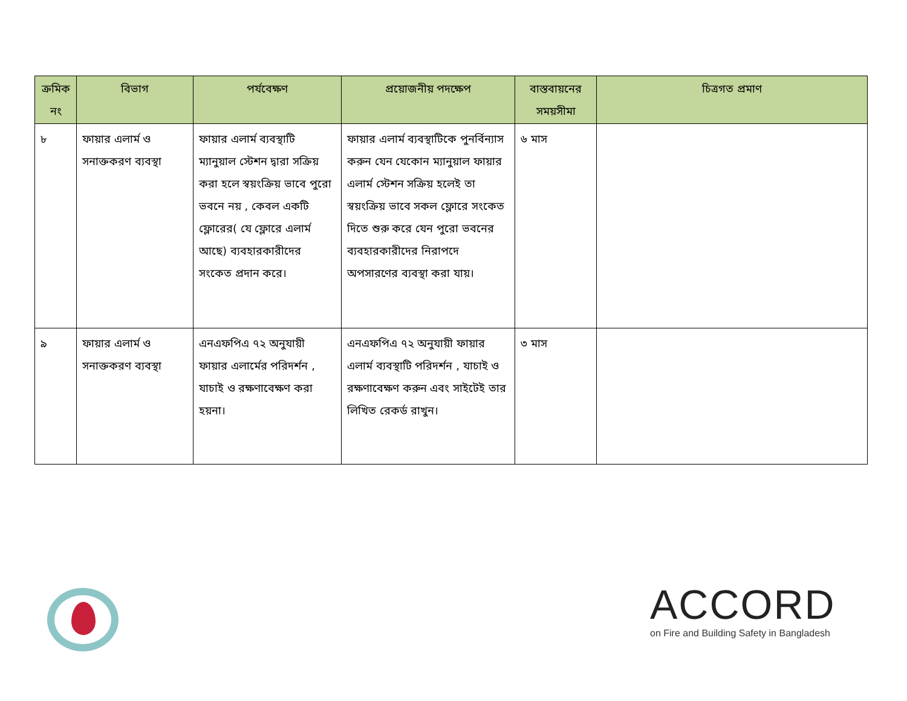| ক্রমিক নং | বিভাগ | পর্যবেক্ষণ | প্রয়োজনীয় পদক্ষেপ | বাস্তবায়নের সময়সীমা | চিত্রগত প্রমাণ |
| --- | --- | --- | --- | --- | --- |
| ৮ | ফায়ার এলার্ম ও সনাক্তকরণ ব্যবস্থা | ফায়ার এলার্ম ব্যবস্থাটি ম্যানুয়াল স্টেশন দ্বারা সক্রিয় করা হলে স্বয়ংক্রিয় ভাবে পুরো ভবনে নয় , কেবল একটি ফ্লোরের( যে ফ্লোরে এলার্ম আছে) ব্যবহারকারীদের সংকেত প্রদান করে। | ফায়ার এলার্ম ব্যবস্থাটিকে পুনর্বিন্যাস করুন যেন যেকোন ম্যানুয়াল ফায়ার এলার্ম স্টেশন সক্রিয় হলেই তা স্বয়ংক্রিয় ভাবে সকল ফ্লোরে সংকেত দিতে শুরু করে যেন পুরো ভবনের ব্যবহারকারীদের নিরাপদে অপসারণের ব্যবস্থা করা যায়। | ৬ মাস | |
| ৯ | ফায়ার এলার্ম ও সনাক্তকরণ ব্যবস্থা | এনএফপিএ ৭২ অনুযায়ী ফায়ার এলার্মের পরিদর্শন , যাচাই ও রক্ষণাবেক্ষণ করা হয়না। | এনএফপিএ ৭২ অনুযায়ী ফায়ার এলার্ম ব্যবস্থাটি পরিদর্শন , যাচাই ও রক্ষণাবেক্ষণ করুন এবং সাইটেই তার লিখিত রেকর্ড রাখুন। | ৩ মাস | |
ACCORD
on Fire and Building Safety in Bangladesh